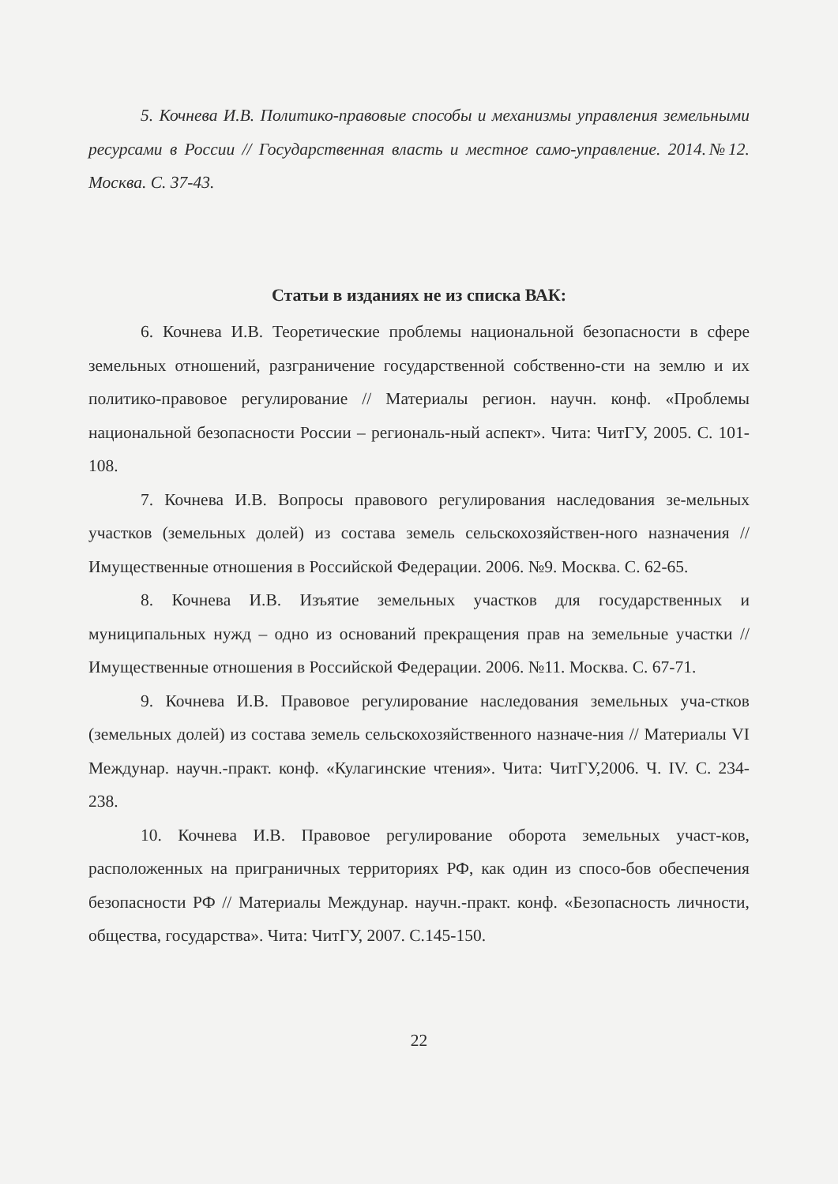5. Кочнева И.В. Политико-правовые способы и механизмы управления земельными ресурсами в России // Государственная власть и местное само-управление. 2014.№12. Москва. С. 37-43.
Статьи в изданиях не из списка ВАК:
6. Кочнева И.В. Теоретические проблемы национальной безопасности в сфере земельных отношений, разграничение государственной собственно-сти на землю и их политико-правовое регулирование // Материалы регион. научн. конф. «Проблемы национальной безопасности России – региональ-ный аспект». Чита: ЧитГУ, 2005. С. 101-108.
7. Кочнева И.В. Вопросы правового регулирования наследования зе-мельных участков (земельных долей) из состава земель сельскохозяйствен-ного назначения // Имущественные отношения в Российской Федерации. 2006. №9. Москва. С. 62-65.
8. Кочнева И.В. Изъятие земельных участков для государственных и муниципальных нужд – одно из оснований прекращения прав на земельные участки // Имущественные отношения в Российской Федерации. 2006. №11. Москва. С. 67-71.
9. Кочнева И.В. Правовое регулирование наследования земельных уча-стков (земельных долей) из состава земель сельскохозяйственного назначе-ния // Материалы VI Междунар. научн.-практ. конф. «Кулагинские чтения». Чита: ЧитГУ,2006. Ч. IV. С. 234-238.
10. Кочнева И.В. Правовое регулирование оборота земельных участ-ков, расположенных на приграничных территориях РФ, как один из спосо-бов обеспечения безопасности РФ // Материалы Междунар. научн.-практ. конф. «Безопасность личности, общества, государства». Чита: ЧитГУ, 2007. С.145-150.
22